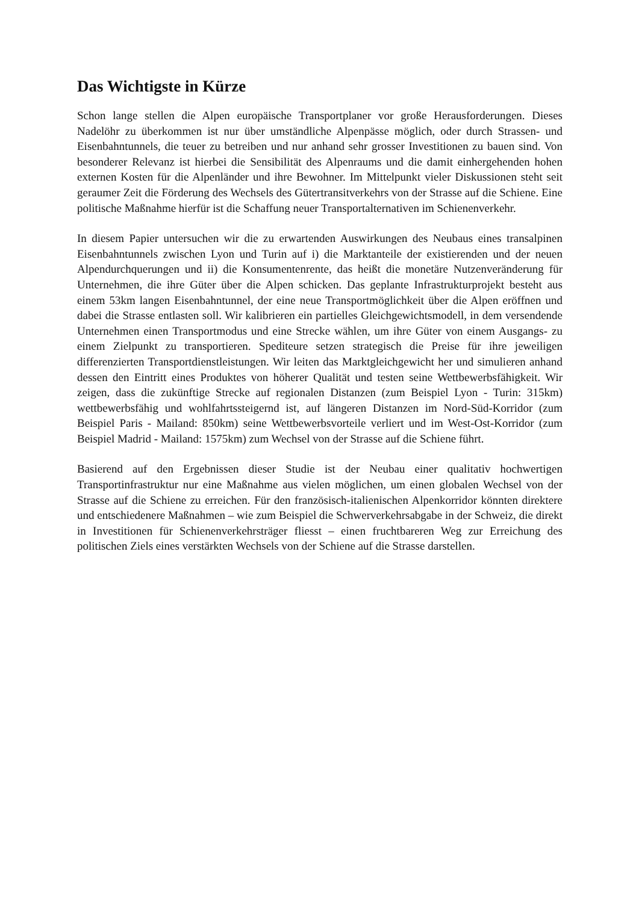Das Wichtigste in Kürze
Schon lange stellen die Alpen europäische Transportplaner vor große Herausforderungen. Dieses Nadelöhr zu überkommen ist nur über umständliche Alpenpässe möglich, oder durch Strassen- und Eisenbahntunnels, die teuer zu betreiben und nur anhand sehr grosser Investitionen zu bauen sind. Von besonderer Relevanz ist hierbei die Sensibilität des Alpenraums und die damit einhergehenden hohen externen Kosten für die Alpenländer und ihre Bewohner. Im Mittelpunkt vieler Diskussionen steht seit geraumer Zeit die Förderung des Wechsels des Gütertransitverkehrs von der Strasse auf die Schiene. Eine politische Maßnahme hierfür ist die Schaffung neuer Transportalternativen im Schienenverkehr.
In diesem Papier untersuchen wir die zu erwartenden Auswirkungen des Neubaus eines transalpinen Eisenbahntunnels zwischen Lyon und Turin auf i) die Marktanteile der existierenden und der neuen Alpendurchquerungen und ii) die Konsumentenrente, das heißt die monetäre Nutzenveränderung für Unternehmen, die ihre Güter über die Alpen schicken. Das geplante Infrastrukturprojekt besteht aus einem 53km langen Eisenbahntunnel, der eine neue Transportmöglichkeit über die Alpen eröffnen und dabei die Strasse entlasten soll. Wir kalibrieren ein partielles Gleichgewichtsmodell, in dem versendende Unternehmen einen Transportmodus und eine Strecke wählen, um ihre Güter von einem Ausgangs- zu einem Zielpunkt zu transportieren. Spediteure setzen strategisch die Preise für ihre jeweiligen differenzierten Transportdienstleistungen. Wir leiten das Marktgleichgewicht her und simulieren anhand dessen den Eintritt eines Produktes von höherer Qualität und testen seine Wettbewerbsfähigkeit. Wir zeigen, dass die zukünftige Strecke auf regionalen Distanzen (zum Beispiel Lyon - Turin: 315km) wettbewerbsfähig und wohlfahrtssteigernd ist, auf längeren Distanzen im Nord-Süd-Korridor (zum Beispiel Paris - Mailand: 850km) seine Wettbewerbsvorteile verliert und im West-Ost-Korridor (zum Beispiel Madrid - Mailand: 1575km) zum Wechsel von der Strasse auf die Schiene führt.
Basierend auf den Ergebnissen dieser Studie ist der Neubau einer qualitativ hochwertigen Transportinfrastruktur nur eine Maßnahme aus vielen möglichen, um einen globalen Wechsel von der Strasse auf die Schiene zu erreichen. Für den französisch-italienischen Alpenkorridor könnten direktere und entschiedenere Maßnahmen – wie zum Beispiel die Schwerverkehrsabgabe in der Schweiz, die direkt in Investitionen für Schienenverkehrsträger fliesst – einen fruchtbareren Weg zur Erreichung des politischen Ziels eines verstärkten Wechsels von der Schiene auf die Strasse darstellen.